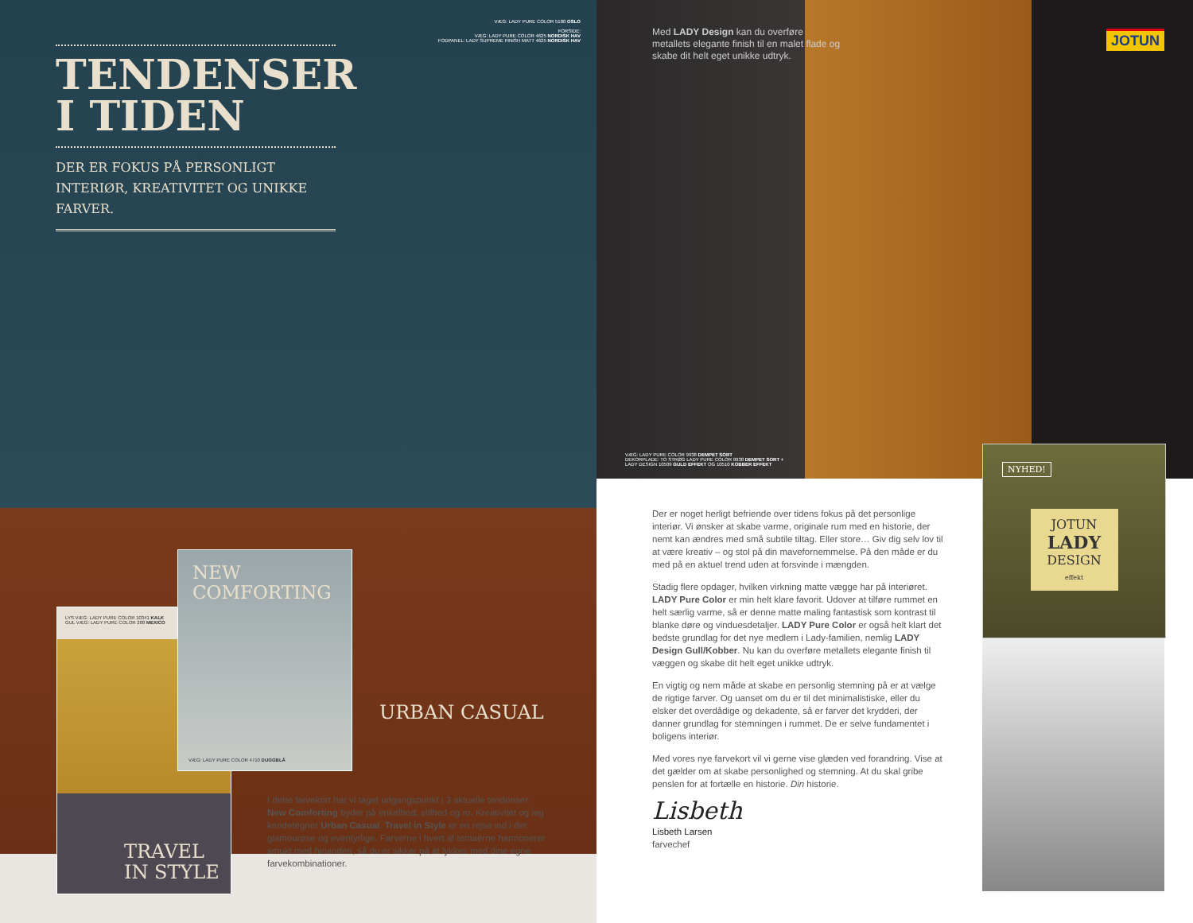VÆG: LADY PURE COLOR 5180 OSLO
FORSIDE:
VÆG: LADY PURE COLOR 4625 NORDISK HAV
FODPANEL: LADY SUPREME FINISH MATT 4625 NORDISK HAV
TENDENSER
I TIDEN
DER ER FOKUS PÅ PERSONLIGT INTERIØR, KREATIVITET OG UNIKKE FARVER.
URBAN CASUAL
LYS VÆG: LADY PURE COLOR 10341 KALK
GUL VÆG: LADY PURE COLOR 288 MEXICO
TRAVEL
IN STYLE
NEW
COMFORTING
VÆG: LADY PURE COLOR 4710 DUGGBLÅ
I dette farvekort har vi taget udgangspunkt i 3 aktuelle tendenser: New Comforting byder på enkelhed, stilhed og ro. Kreativitet og leg kendetegner Urban Casual. Travel in Style er en rejse ind i det glamourøse og eventyrlige. Farverne i hvert af temaerne harmonerer smukt med hinanden, så du er sikker på at lykkes med dine egne farvekombinationer.
Med LADY Design kan du overføre metallets elegante finish til en malet flade og skabe dit helt eget unikke udtryk.
JOTUN
VÆG: LADY PURE COLOR 9938 DEMPET SORT
DEKORPLADE: TO STRØG LADY PURE COLOR 9938 DEMPET SORT +
LADY DESIGN 10509 GULD EFFEKT OG 10510 KOBBER EFFEKT
NYHED!
JOTUN
LADY
DESIGN
effekt
Der er noget herligt befriende over tidens fokus på det personlige interiør. Vi ønsker at skabe varme, originale rum med en historie, der nemt kan ændres med små subtile tiltag. Eller store… Giv dig selv lov til at være kreativ – og stol på din mavefornemmelse. På den måde er du med på en aktuel trend uden at forsvinde i mængden.
Stadig flere opdager, hvilken virkning matte vægge har på interiøret. LADY Pure Color er min helt klare favorit. Udover at tilføre rummet en helt særlig varme, så er denne matte maling fantastisk som kontrast til blanke døre og vinduesdetaljer. LADY Pure Color er også helt klart det bedste grundlag for det nye medlem i Lady-familien, nemlig LADY Design Gull/Kobber. Nu kan du overføre metallets elegante finish til væggen og skabe dit helt eget unikke udtryk.
En vigtig og nem måde at skabe en personlig stemning på er at vælge de rigtige farver. Og uanset om du er til det minimalistiske, eller du elsker det overdådige og dekadente, så er farver det krydderi, der danner grundlag for stemningen i rummet. De er selve fundamentet i boligens interiør.
Med vores nye farvekort vil vi gerne vise glæden ved forandring. Vise at det gælder om at skabe personlighed og stemning. At du skal gribe penslen for at fortælle en historie. Din historie.
Lisbeth
Lisbeth Larsen
farvechef